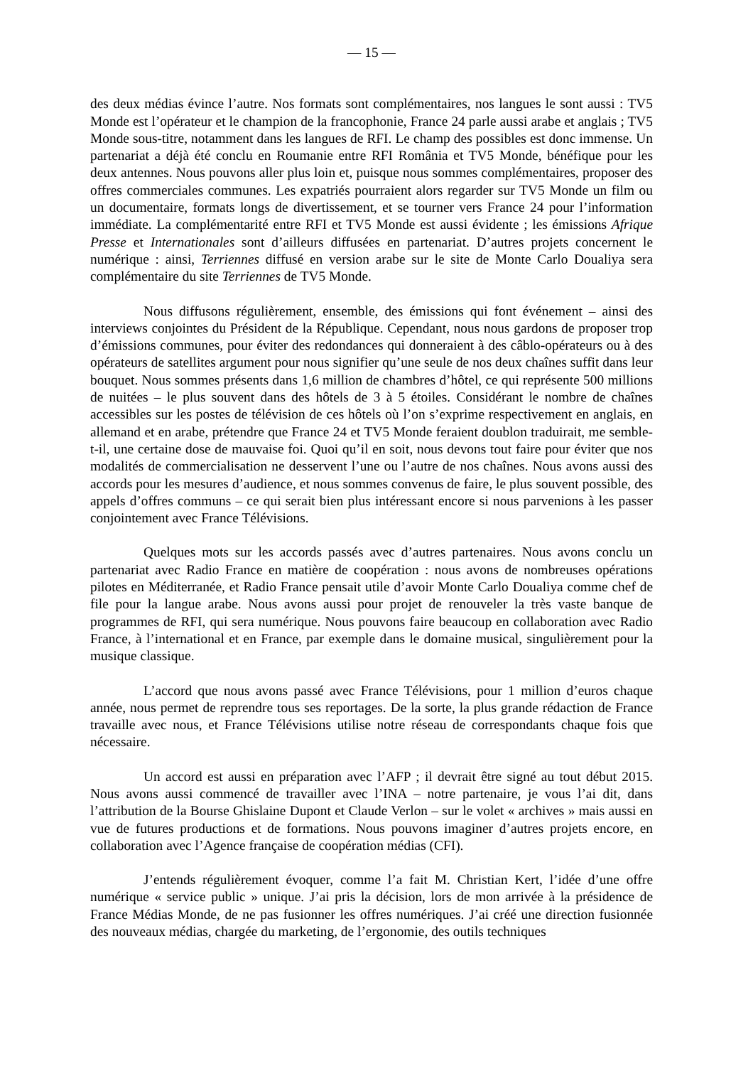— 15 —
des deux médias évince l’autre. Nos formats sont complémentaires, nos langues le sont aussi : TV5 Monde est l’opérateur et le champion de la francophonie, France 24 parle aussi arabe et anglais ; TV5 Monde sous-titre, notamment dans les langues de RFI. Le champ des possibles est donc immense. Un partenariat a déjà été conclu en Roumanie entre RFI România et TV5 Monde, bénéfique pour les deux antennes. Nous pouvons aller plus loin et, puisque nous sommes complémentaires, proposer des offres commerciales communes. Les expatriés pourraient alors regarder sur TV5 Monde un film ou un documentaire, formats longs de divertissement, et se tourner vers France 24 pour l’information immédiate. La complémentarité entre RFI et TV5 Monde est aussi évidente ; les émissions Afrique Presse et Internationales sont d’ailleurs diffusées en partenariat. D’autres projets concernent le numérique : ainsi, Terriennes diffusé en version arabe sur le site de Monte Carlo Doualiya sera complémentaire du site Terriennes de TV5 Monde.
Nous diffusons régulièrement, ensemble, des émissions qui font événement – ainsi des interviews conjointes du Président de la République. Cependant, nous nous gardons de proposer trop d’émissions communes, pour éviter des redondances qui donneraient à des câblo-opérateurs ou à des opérateurs de satellites argument pour nous signifier qu’une seule de nos deux chaînes suffit dans leur bouquet. Nous sommes présents dans 1,6 million de chambres d’hôtel, ce qui représente 500 millions de nuitées – le plus souvent dans des hôtels de 3 à 5 étoiles. Considérant le nombre de chaînes accessibles sur les postes de télévision de ces hôtels où l’on s’exprime respectivement en anglais, en allemand et en arabe, prétendre que France 24 et TV5 Monde feraient doublon traduirait, me semble-t-il, une certaine dose de mauvaise foi. Quoi qu’il en soit, nous devons tout faire pour éviter que nos modalités de commercialisation ne desservent l’une ou l’autre de nos chaînes. Nous avons aussi des accords pour les mesures d’audience, et nous sommes convenus de faire, le plus souvent possible, des appels d’offres communs – ce qui serait bien plus intéressant encore si nous parvenions à les passer conjointement avec France Télévisions.
Quelques mots sur les accords passés avec d’autres partenaires. Nous avons conclu un partenariat avec Radio France en matière de coopération : nous avons de nombreuses opérations pilotes en Méditerranée, et Radio France pensait utile d’avoir Monte Carlo Doualiya comme chef de file pour la langue arabe. Nous avons aussi pour projet de renouveler la très vaste banque de programmes de RFI, qui sera numérique. Nous pouvons faire beaucoup en collaboration avec Radio France, à l’international et en France, par exemple dans le domaine musical, singulièrement pour la musique classique.
L’accord que nous avons passé avec France Télévisions, pour 1 million d’euros chaque année, nous permet de reprendre tous ses reportages. De la sorte, la plus grande rédaction de France travaille avec nous, et France Télévisions utilise notre réseau de correspondants chaque fois que nécessaire.
Un accord est aussi en préparation avec l’AFP ; il devrait être signé au tout début 2015. Nous avons aussi commencé de travailler avec l’INA – notre partenaire, je vous l’ai dit, dans l’attribution de la Bourse Ghislaine Dupont et Claude Verlon – sur le volet « archives » mais aussi en vue de futures productions et de formations. Nous pouvons imaginer d’autres projets encore, en collaboration avec l’Agence française de coopération médias (CFI).
J’entends régulièrement évoquer, comme l’a fait M. Christian Kert, l’idée d’une offre numérique « service public » unique. J’ai pris la décision, lors de mon arrivée à la présidence de France Médias Monde, de ne pas fusionner les offres numériques. J’ai créé une direction fusionnée des nouveaux médias, chargée du marketing, de l’ergonomie, des outils techniques